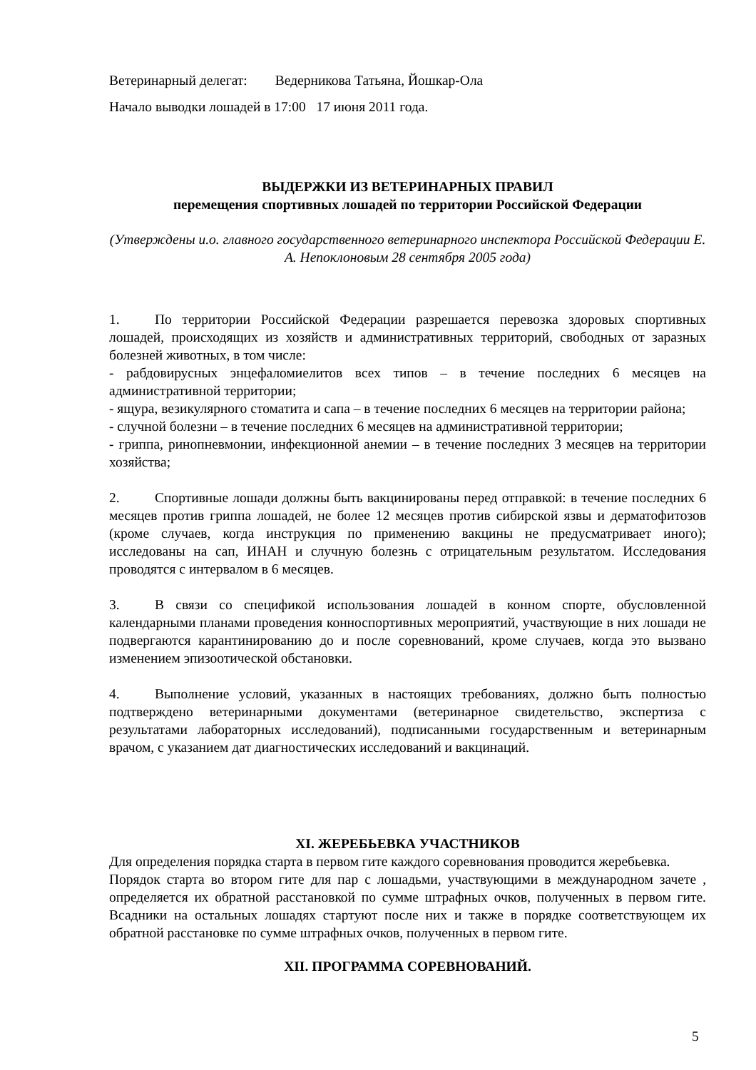Ветеринарный делегат: Ведерникова Татьяна, Йошкар-Ола
Начало выводки лошадей в 17:00 17 июня 2011 года.
ВЫДЕРЖКИ ИЗ ВЕТЕРИНАРНЫХ ПРАВИЛ
перемещения спортивных лошадей по территории Российской Федерации
(Утверждены и.о. главного государственного ветеринарного инспектора Российской Федерации Е. А. Непоклоновым 28 сентября 2005 года)
1. По территории Российской Федерации разрешается перевозка здоровых спортивных лошадей, происходящих из хозяйств и административных территорий, свободных от заразных болезней животных, в том числе:
- рабдовирусных энцефаломиелитов всех типов – в течение последних 6 месяцев на административной территории;
- ящура, везикулярного стоматита и сапа – в течение последних 6 месяцев на территории района;
- случной болезни – в течение последних 6 месяцев на административной территории;
- гриппа, ринопневмонии, инфекционной анемии – в течение последних 3 месяцев на территории хозяйства;
2. Спортивные лошади должны быть вакцинированы перед отправкой: в течение последних 6 месяцев против гриппа лошадей, не более 12 месяцев против сибирской язвы и дерматофитозов (кроме случаев, когда инструкция по применению вакцины не предусматривает иного); исследованы на сап, ИНАН и случную болезнь с отрицательным результатом. Исследования проводятся с интервалом в 6 месяцев.
3. В связи со спецификой использования лошадей в конном спорте, обусловленной календарными планами проведения конноспортивных мероприятий, участвующие в них лошади не подвергаются карантинированию до и после соревнований, кроме случаев, когда это вызвано изменением эпизоотической обстановки.
4. Выполнение условий, указанных в настоящих требованиях, должно быть полностью подтверждено ветеринарными документами (ветеринарное свидетельство, экспертиза с результатами лабораторных исследований), подписанными государственным и ветеринарным врачом, с указанием дат диагностических исследований и вакцинаций.
XI. ЖЕРЕБЬЕВКА УЧАСТНИКОВ
Для определения порядка старта в первом гите каждого соревнования проводится жеребьевка.
Порядок старта во втором гите для пар с лошадьми, участвующими в международном зачете , определяется их обратной расстановкой по сумме штрафных очков, полученных в первом гите. Всадники на остальных лошадях стартуют после них и также в порядке соответствующем их обратной расстановке по сумме штрафных очков, полученных в первом гите.
XII. ПРОГРАММА СОРЕВНОВАНИЙ.
5